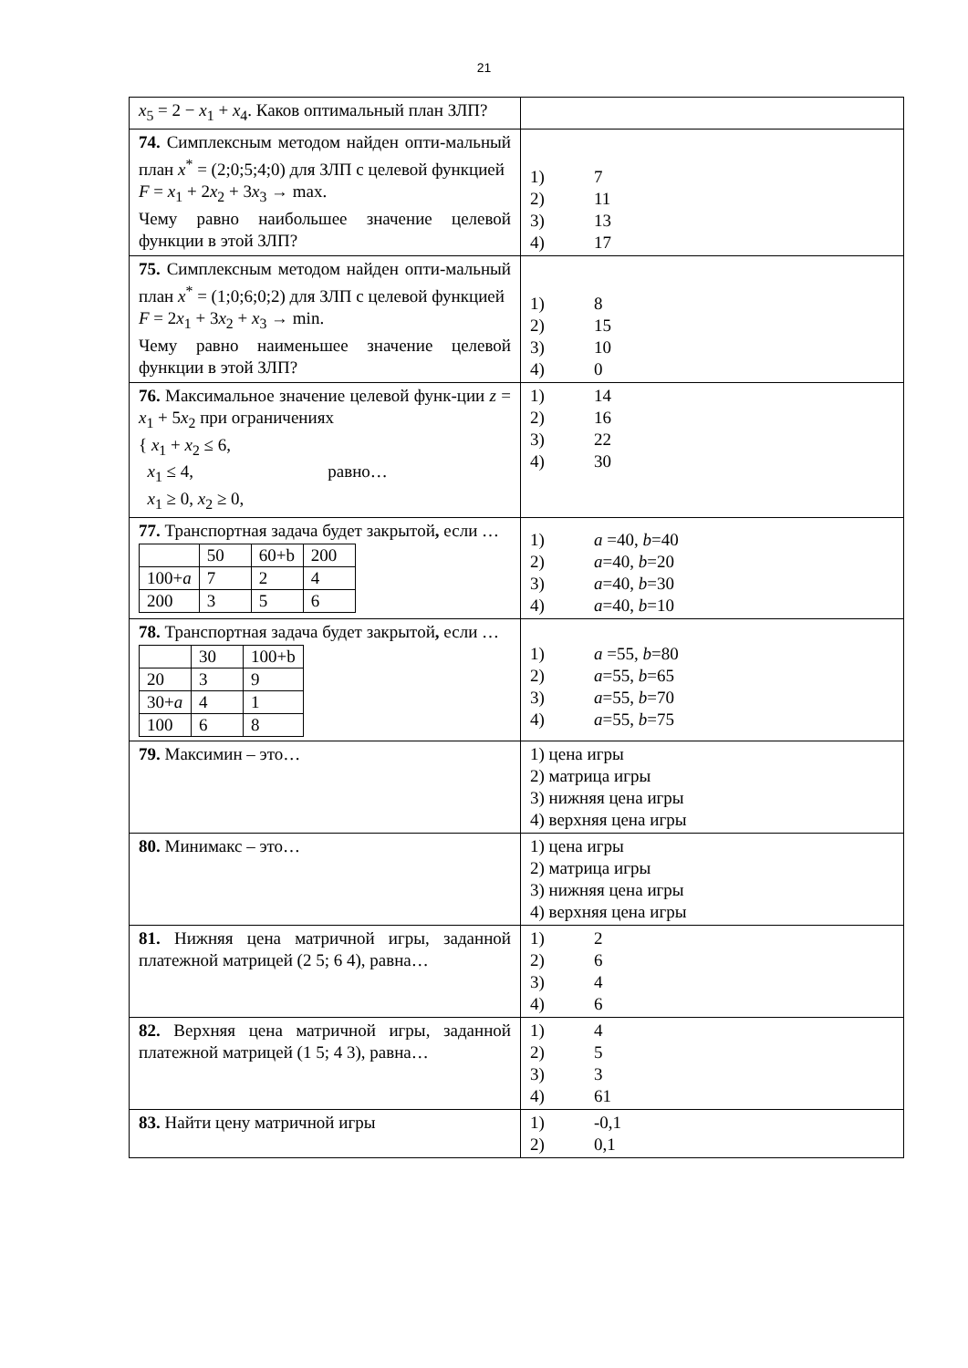21
| x<sub>5</sub> = 2 − x<sub>1</sub> + x<sub>4</sub>. Каков оптимальный план ЗЛП? | |
| 74. Симплексным методом найден опти-мальный план x<sup>*</sup> = (2;0;5;4;0) для ЗЛП с целевой функцией F = x<sub>1</sub> + 2 x<sub>2</sub> + 3 x<sub>3</sub> → max. Чему равно наибольшее значение целевой функции в этой ЗЛП? | 1) 7 2) 11 3) 13 4) 17 |
| 75. Симплексным методом найден опти-мальный план x<sup>*</sup> = (1;0;6;0;2) для ЗЛП с целевой функцией F = 2 x<sub>1</sub> + 3 x<sub>2</sub> + x<sub>3</sub> → min. Чему равно наименьшее значение целевой функции в этой ЗЛП? | 1) 8 2) 15 3) 10 4) 0 |
| 76. Максимальное значение целевой функ-ции z = x<sub>1</sub> + 5 x<sub>2</sub> при ограничениях { x<sub>1</sub> + x<sub>2</sub> ≤ 6, x<sub>1</sub> ≤ 4, равно… x<sub>1</sub> ≥ 0, x<sub>2</sub> ≥ 0, | 1) 14 2) 16 3) 22 4) 30 |
| 77. Транспортная задача будет закрытой , если … / / 50 / 60+b / 200 / / 100+ a / 7 / 2 / 4 / / 200 / 3 / 5 / 6 / | 1) a =40, b =40 2) a =40, b =20 3) a =40, b =30 4) a =40, b =10 |
| 78. Транспортная задача будет закрытой , если … / / 30 / 100+b / / 20 / 3 / 9 / / 30+ a / 4 / 1 / / 100 / 6 / 8 / | 1) a =55, b =80 2) a =55, b =65 3) a =55, b =70 4) a =55, b =75 |
| 79. Максимин – это… | 1) цена игры 2) матрица игры 3) нижняя цена игры 4) верхняя цена игры |
| 80. Минимакс – это… | 1) цена игры 2) матрица игры 3) нижняя цена игры 4) верхняя цена игры |
| 81. Нижняя цена матричной игры, заданной платежной матрицей (2 5; 6 4), равна… | 1) 2 2) 6 3) 4 4) 6 |
| 82. Верхняя цена матричной игры, заданной платежной матрицей (1 5; 4 3), равна… | 1) 4 2) 5 3) 3 4) 61 |
| 83. Найти цену матричной игры | 1) -0,1 2) 0,1 |